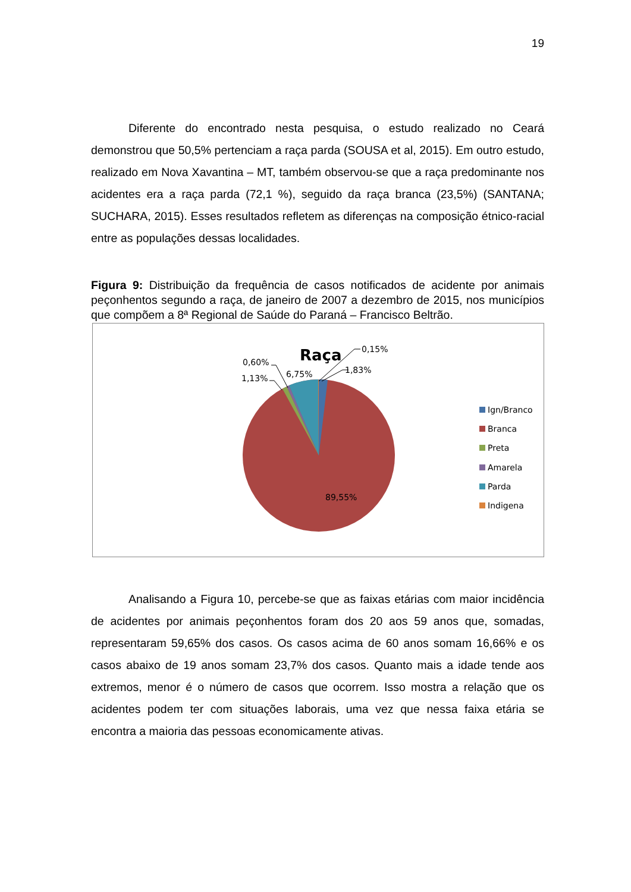19
Diferente do encontrado nesta pesquisa, o estudo realizado no Ceará demonstrou que 50,5% pertenciam a raça parda (SOUSA et al, 2015). Em outro estudo, realizado em Nova Xavantina – MT, também observou-se que a raça predominante nos acidentes era a raça parda (72,1 %), seguido da raça branca (23,5%) (SANTANA; SUCHARA, 2015). Esses resultados refletem as diferenças na composição étnico-racial entre as populações dessas localidades.
Figura 9: Distribuição da frequência de casos notificados de acidente por animais peçonhentos segundo a raça, de janeiro de 2007 a dezembro de 2015, nos municípios que compõem a 8ª Regional de Saúde do Paraná – Francisco Beltrão.
Raça
0,15%
1,83%
0,60%
1,13%
6,75%
89,55%
Ign/Branco
Branca
Preta
Amarela
Parda
Indigena
Analisando a Figura 10, percebe-se que as faixas etárias com maior incidência de acidentes por animais peçonhentos foram dos 20 aos 59 anos que, somadas, representaram 59,65% dos casos. Os casos acima de 60 anos somam 16,66% e os casos abaixo de 19 anos somam 23,7% dos casos. Quanto mais a idade tende aos extremos, menor é o número de casos que ocorrem. Isso mostra a relação que os acidentes podem ter com situações laborais, uma vez que nessa faixa etária se encontra a maioria das pessoas economicamente ativas.